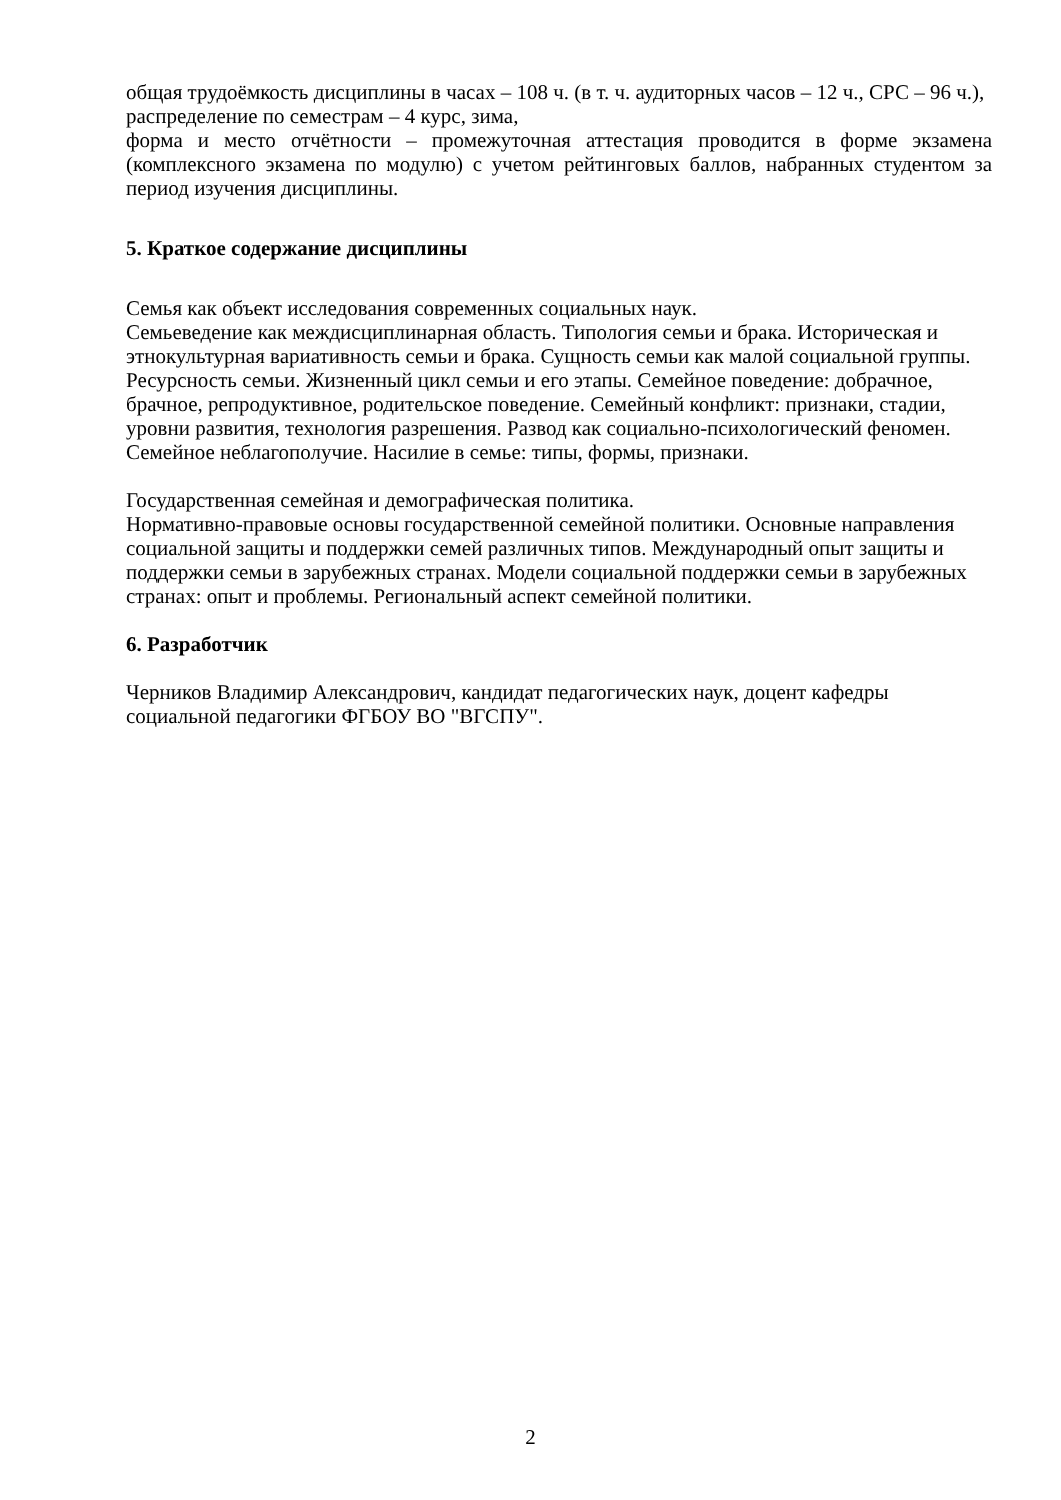общая трудоёмкость дисциплины в часах – 108 ч. (в т. ч. аудиторных часов – 12 ч., СРС – 96 ч.),
распределение по семестрам – 4 курс, зима,
форма и место отчётности – промежуточная аттестация проводится в форме экзамена (комплексного экзамена по модулю) с учетом рейтинговых баллов, набранных студентом за период изучения дисциплины.
5. Краткое содержание дисциплины
Семья как объект исследования современных социальных наук.
Семьеведение как междисциплинарная область. Типология семьи и брака. Историческая и этнокультурная вариативность семьи и брака. Сущность семьи как малой социальной группы. Ресурсность семьи. Жизненный цикл семьи и его этапы. Семейное поведение: добрачное, брачное, репродуктивное, родительское поведение. Семейный конфликт: признаки, стадии, уровни развития, технология разрешения. Развод как социально-психологический феномен. Семейное неблагополучие. Насилие в семье: типы, формы, признаки.
Государственная семейная и демографическая политика.
Нормативно-правовые основы государственной семейной политики. Основные направления социальной защиты и поддержки семей различных типов. Международный опыт защиты и поддержки семьи в зарубежных странах. Модели социальной поддержки семьи в зарубежных странах: опыт и проблемы. Региональный аспект семейной политики.
6. Разработчик
Черников Владимир Александрович, кандидат педагогических наук, доцент кафедры социальной педагогики ФГБОУ ВО "ВГСПУ".
2